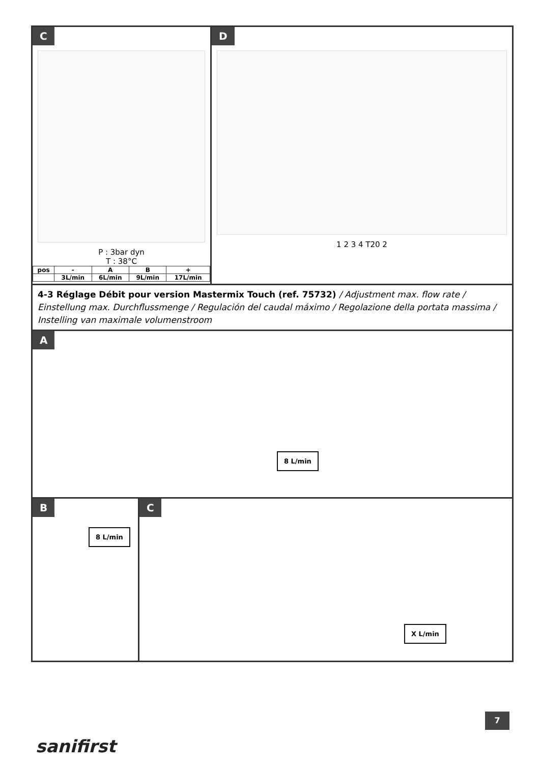C
P : 3bar dyn
T : 38°C
| pos | - | A | B | + |
| | 3L/min | 6L/min | 9L/min | 17L/min |
D
1 2 3 4 T20 2
4-3 Réglage Débit pour version Mastermix Touch (ref. 75732) / Adjustment max. flow rate / Einstellung max. Durchflussmenge / Regulación del caudal máximo / Regolazione della portata massima / Instelling van maximale volumenstroom
A
8 L/min
B
8 L/min
C
X L/min
7
sanifirst